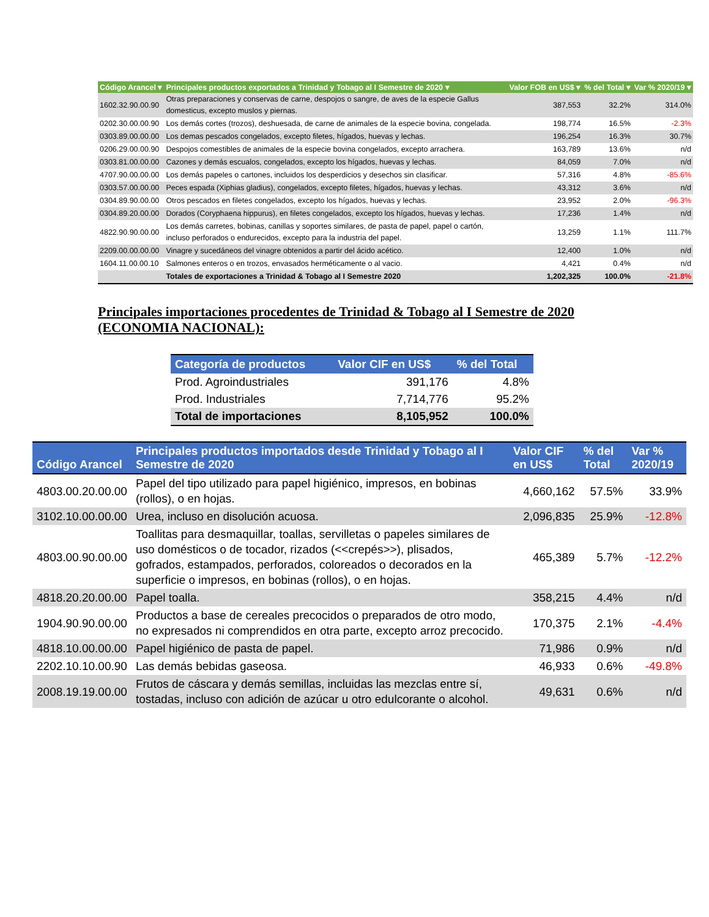| Código Arancel ▾ | Principales productos exportados a Trinidad y Tobago al I Semestre de 2020 ▾ | Valor FOB en US$ ▾ | % del Total ▾ | Var % 2020/19 ▾ |
| --- | --- | --- | --- | --- |
| 1602.32.90.00.90 | Otras preparaciones y conservas de carne, despojos o sangre, de aves de la especie Gallus domesticus, excepto muslos y piernas. | 387,553 | 32.2% | 314.0% |
| 0202.30.00.00.90 | Los demás cortes (trozos), deshuesada, de carne de animales de la especie bovina, congelada. | 198,774 | 16.5% | -2.3% |
| 0303.89.00.00.00 | Los demas pescados congelados, excepto filetes, hígados, huevas y lechas. | 196,254 | 16.3% | 30.7% |
| 0206.29.00.00.90 | Despojos comestibles de animales de la especie bovina congelados, excepto arrachera. | 163,789 | 13.6% | n/d |
| 0303.81.00.00.00 | Cazones y demás escualos, congelados, excepto los hígados, huevas y lechas. | 84,059 | 7.0% | n/d |
| 4707.90.00.00.00 | Los demás papeles o cartones, incluidos los desperdicios y desechos sin clasificar. | 57,316 | 4.8% | -85.6% |
| 0303.57.00.00.00 | Peces espada (Xiphias gladius), congelados, excepto filetes, hígados, huevas y lechas. | 43,312 | 3.6% | n/d |
| 0304.89.90.00.00 | Otros pescados en filetes congelados, excepto los hígados, huevas y lechas. | 23,952 | 2.0% | -96.3% |
| 0304.89.20.00.00 | Dorados (Coryphaena hippurus), en filetes congelados, excepto los hígados, huevas y lechas. | 17,236 | 1.4% | n/d |
| 4822.90.90.00.00 | Los demás carretes, bobinas, canillas y soportes similares, de pasta de papel, papel o cartón, incluso perforados o endurecidos, excepto para la industria del papel. | 13,259 | 1.1% | 111.7% |
| 2209.00.00.00.00 | Vinagre y sucedáneos del vinagre obtenidos a partir del ácido acético. | 12,400 | 1.0% | n/d |
| 1604.11.00.00.10 | Salmones enteros o en trozos, envasados herméticamente o al vacio. | 4,421 | 0.4% | n/d |
| | Totales de exportaciones a Trinidad & Tobago al I Semestre 2020 | 1,202,325 | 100.0% | -21.8% |
Principales importaciones procedentes de Trinidad & Tobago al I Semestre de 2020 (ECONOMIA NACIONAL):
| Categoría de productos | Valor CIF en US$ | % del Total |
| --- | --- | --- |
| Prod. Agroindustriales | 391,176 | 4.8% |
| Prod. Industriales | 7,714,776 | 95.2% |
| Total de importaciones | 8,105,952 | 100.0% |
| Código Arancel | Principales productos importados desde Trinidad y Tobago al I Semestre de 2020 | Valor CIF en US$ | % del Total | Var % 2020/19 |
| --- | --- | --- | --- | --- |
| 4803.00.20.00.00 | Papel del tipo utilizado para papel higiénico, impresos, en bobinas (rollos), o en hojas. | 4,660,162 | 57.5% | 33.9% |
| 3102.10.00.00.00 | Urea, incluso en disolución acuosa. | 2,096,835 | 25.9% | -12.8% |
| 4803.00.90.00.00 | Toallitas para desmaquillar, toallas, servilletas o papeles similares de uso domésticos o de tocador, rizados (<<crepés>>), plisados, gofrados, estampados, perforados, coloreados o decorados en la superficie o impresos, en bobinas (rollos), o en hojas. | 465,389 | 5.7% | -12.2% |
| 4818.20.20.00.00 | Papel toalla. | 358,215 | 4.4% | n/d |
| 1904.90.90.00.00 | Productos a base de cereales precocidos o preparados de otro modo, no expresados ni comprendidos en otra parte, excepto arroz precocido. | 170,375 | 2.1% | -4.4% |
| 4818.10.00.00.00 | Papel higiénico de pasta de papel. | 71,986 | 0.9% | n/d |
| 2202.10.10.00.90 | Las demás bebidas gaseosa. | 46,933 | 0.6% | -49.8% |
| 2008.19.19.00.00 | Frutos de cáscara y demás semillas, incluidas las mezclas entre sí, tostadas, incluso con adición de azúcar u otro edulcorante o alcohol. | 49,631 | 0.6% | n/d |